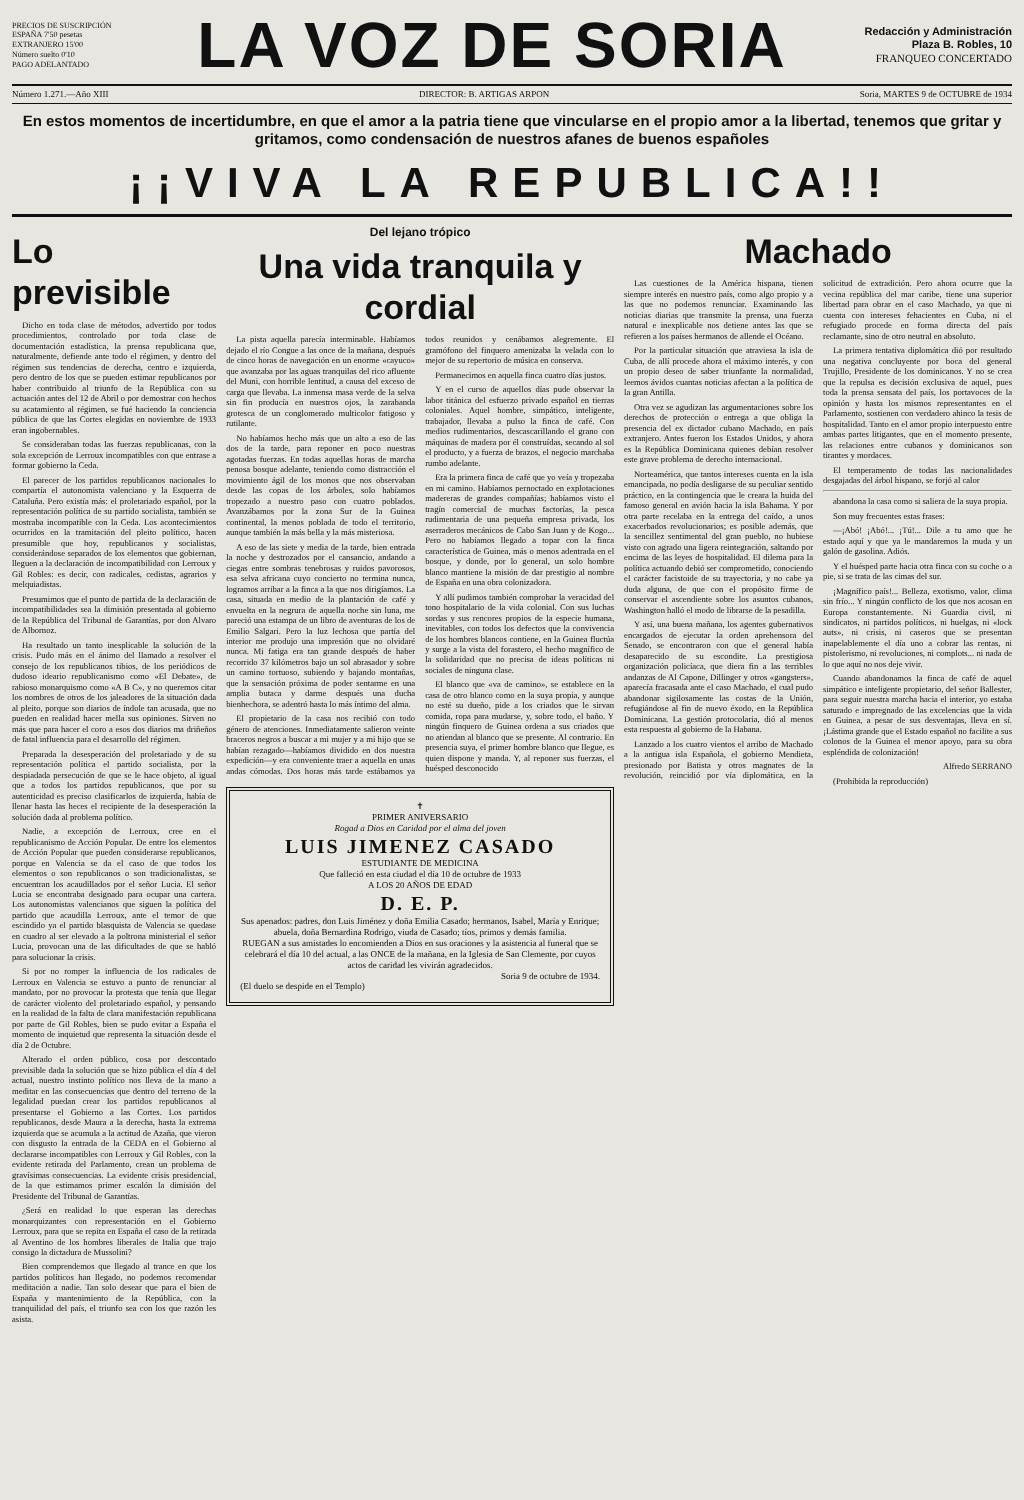PRECIOS DE SUSCRIPCIÓN
ESPAÑA 7'50 pesetas
EXTRANJERO 15'00
Número suelto 0'10
PAGO ADELANTADO
LA VOZ DE SORIA
Redacción y Administración
Plaza B. Robles, 10
FRANQUEO CONCERTADO
Número 1.271.—Año XIII DIRECTOR: B. ARTIGAS ARPON Soria, MARTES 9 de OCTUBRE de 1934
En estos momentos de incertidumbre, en que el amor a la patria tiene que vincularse en el propio amor a la libertad, tenemos que gritar y gritamos, como condensación de nuestros afanes de buenos españoles
¡¡VIVA LA REPUBLICA!!
Lo previsible
Dicho en toda clase de métodos, advertido por todos procedimientos, controlado por toda clase de documentación estadística, la prensa republicana que, naturalmente, defiende ante todo el régimen, y dentro del régimen sus tendencias de derecha, centro e izquierda, pero dentro de los que se pueden estimar republicanos por haber contribuido al triunfo de la República con su actuación antes del 12 de Abril o por demostrar con hechos su acatamiento al régimen, se fué haciendo la conciencia pública de que las Cortes elegidas en noviembre de 1933 eran ingobernables.
Se consideraban todas las fuerzas republicanas, con la sola excepción de Lerroux incompatibles con que entrase a formar gobierno la Ceda.
El parecer de los partidos republicanos nacionales lo compartía el autonomista valenciano y la Esquerra de Cataluña. Pero existía más: el proletariado español, por la representación política de su partido socialista, también se mostraba incompatible con la Ceda. Los acontecimientos ocurridos en la tramitación del pleito político, hacen presumible que hoy, republicanos y socialistas, considerándose separados de los elementos que gobiernan, lleguen a la declaración de incompatibilidad con Lerroux y Gil Robles: es decir, con radicales, cedistas, agrarios y melquiadistas.
Presumimos que el punto de partida de la declaración de incompatibilidades sea la dimisión presentada al gobierno de la República del Tribunal de Garantías, por don Alvaro de Albornoz.
Ha resultado un tanto inesplicable la solución de la crisis. Pudo más en el ánimo del llamado a resolver el consejo de los republicanos tibios, de los periódicos de dudoso ideario republicanismo como «El Debate», de rabioso monarquismo como «A B C», y no queremos citar los nombres de otros de los jaleadores de la situación dada al pleito, porque son diarios de índole tan acusada, que no pueden en realidad hacer mella sus opiniones. Sirven no más que para hacer el coro a esos dos diarios ma driñeños de fatal influencia para el desarrollo del régimen.
Preparada la desesperación del proletariado y de su representación política el partido socialista, por la despiadada persecución de que se le hace objeto, al igual que a todos los partidos republicanos, que por su autenticidad es preciso clasificarlos de izquierda, había de llenar hasta las heces el recipiente de la desesperación la solución dada al problema político.
Nadie, a excepción de Lerroux, cree en el republicanismo de Acción Popular. De entre los elementos de Acción Popular que pueden considerarse republicanos, porque en Valencia se da el caso de que todos los elementos o son republicanos o son tradicionalistas, se encuentran los acaudillados por el señor Lucia. El señor Lucia se encontraba designado para ocupar una cartera. Los autonomistas valencianos que siguen la política del partido que acaudilla Lerroux, ante el temor de que escindido ya el partido blasquista de Valencia se quedase en cuadro al ser elevado a la poltrona ministerial el señor Lucia, provocan una de las dificultades de que se habló para solucionar la crisis.
Si por no romper la influencia de los radicales de Lerroux en Valencia se estuvo a punto de renunciar al mandato, por no provocar la protesta que tenía que llegar de carácter violento del proletariado español, y pensando en la realidad de la falta de clara manifestación republicana por parte de Gil Robles, bien se pudo evitar a España el momento de inquietud que representa la situación desde el día 2 de Octubre.
Alterado el orden público, cosa por descontado previsible dada la solución que se hizo pública el día 4 del actual, nuestro instinto político nos lleva de la mano a meditar en las consecuencias que dentro del terreno de la legalidad puedan crear los partidos republicanos al presentarse el Gobierno a las Cortes. Los partidos republicanos, desde Maura a la derecha, hasta la extrema izquierda que se acumula a la actitud de Azaña, que vieron con disgusto la entrada de la CEDA en el Gobierno al declararse incompatibles con Lerroux y Gil Robles, con la evidente retirada del Parlamento, crean un problema de gravísimas consecuencias. La evidente crisis presidencial, de la que estimamos primer escalón la dimisión del Presidente del Tribunal de Garantías.
¿Será en realidad lo que esperan las derechas monarquizantes con representación en el Gobierno Lerroux, para que se repita en España el caso de la retirada al Aventino de los hombres liberales de Italia que trajo consigo la dictadura de Mussolini?
Bien comprendemos que llegado al trance en que los partidos políticos han llegado, no podemos recomendar meditación a nadie. Tan solo desear que para el bien de España y mantenimiento de la República, con la tranquilidad del país, el triunfo sea con los que razón les asista.
Del lejano trópico
Una vida tranquila y cordial
La pista aquella parecía interminable. Habíamos dejado el río Congue a las once de la mañana, después de cinco horas de navegación en un enorme «cayuco» que avanzaba por las aguas tranquilas del rico afluente del Muni, con horrible lentitud, a causa del exceso de carga que llevaba. La inmensa masa verde de la selva sin fin producía en nuestros ojos, la zarabanda grotesca de un conglomerado multicolor fatigoso y rutilante.
No habíamos hecho más que un alto a eso de las dos de la tarde, para reponer en poco nuestras agotadas fuerzas. En todas aquellas horas de marcha penosa bosque adelante, teniendo como distracción el movimiento ágil de los monos que nos observaban desde las copas de los árboles, solo habíamos tropezado a nuestro paso con cuatro poblados. Avanzábamos por la zona Sur de la Guinea continental, la menos poblada de todo el territorio, aunque también la más bella y la más misteriosa.
A eso de las siete y media de la tarde, bien entrada la noche y destrozados por el cansancio, andando a ciegas entre sombras tenebrosas y ruidos pavorosos, esa selva africana cuyo concierto no termina nunca, logramos arribar a la finca a la que nos dirigíamos. La casa, situada en medio de la plantación de café y envuelta en la negrura de aquella noche sin luna, me pareció una estampa de un libro de aventuras de los de Emilio Salgari. Pero la luz lechosa que partía del interior me produjo una impresión que no olvidaré nunca. Mi fatiga era tan grande después de haber recorrido 37 kilómetros bajo un sol abrasador y sobre un camino tortuoso, subiendo y bajando montañas, que la sensación próxima de poder sentarme en una amplia butaca y darme después una ducha bienhechora, se adentró hasta lo más íntimo del alma.
El propietario de la casa nos recibió con todo género de atenciones. Inmediatamente salieron veinte braceros negros a buscar a mi mujer y a mi hijo que se habían rezagado—habíamos dividido en dos nuestra expedición—y era conveniente traer a aquella en unas andas cómodas. Dos horas más tarde estábamos ya todos reunidos y cenábamos alegremente. El gramófono del finquero amenizaba la velada con lo mejor de su repertorio de música en conserva.
Permanecimos en aquella finca cuatro días justos.
Y en el curso de aquellos días pude observar la labor titánica del esfuerzo privado español en tierras coloniales. Aquel hombre, simpático, inteligente, trabajador, llevaba a pulso la finca de café. Con medios rudimentarios, descascarillando el grano con máquinas de madera por él construídas, secando al sol el producto, y a fuerza de brazos, el negocio marchaba rumbo adelante.
Era la primera finca de café que yo veía y tropezaba en mi camino. Habíamos pernoctado en explotaciones madereras de grandes compañías; habíamos visto el tragín comercial de muchas factorías, la pesca rudimentaria de una pequeña empresa privada, los aserraderos mecánicos de Cabo San Juan y de Kogo... Pero no habíamos llegado a topar con la finca característica de Guinea, más o menos adentrada en el bosque, y donde, por lo general, un solo hombre blanco mantiene la misión de dar prestigio al nombre de España en una obra colonizadora.
Y allí pudimos también comprobar la veracidad del tono hospitalario de la vida colonial. Con sus luchas sordas y sus rencores propios de la especie humana, inevitables, con todos los defectos que la convivencia de los hombres blancos contiene, en la Guinea fluctúa y surge a la vista del forastero, el hecho magnífico de la solidaridad que no precisa de ideas políticas ni sociales de ninguna clase.
El blanco que «va de camino», se establece en la casa de otro blanco como en la suya propia, y aunque no esté su dueño, pide a los criados que le sirvan comida, ropa para mudarse, y, sobre todo, el baño. Y ningún finquero de Guinea ordena a sus criados que no atiendan al blanco que se presente. Al contrario. En presencia suya, el primer hombre blanco que llegue, es quien dispone y manda. Y, al reponer sus fuerzas, el huésped desconocido
✝
PRIMER ANIVERSARIO
Rogad a Dios en Caridad por el alma del joven
LUIS JIMENEZ CASADO
ESTUDIANTE DE MEDICINA
Que falleció en esta ciudad el día 10 de octubre de 1933
A LOS 20 AÑOS DE EDAD
D. E. P.
Sus apenados: padres, don Luis Jiménez y doña Emilia Casado; hermanos, Isabel, María y Enrique; abuela, doña Bernardina Rodrigo, viuda de Casado; tíos, primos y demás familia.
RUEGAN a sus amistades lo encomienden a Dios en sus oraciones y la asistencia al funeral que se celebrará el día 10 del actual, a las ONCE de la mañana, en la Iglesia de San Clemente, por cuyos actos de caridad les vivirán agradecidos.
Soria 9 de octubre de 1934.
(El duelo se despide en el Templo)
Machado
Las cuestiones de la América hispana, tienen siempre interés en nuestro país, como algo propio y a las que no podemos renunciar. Examinando las noticias diarias que transmite la prensa, una fuerza natural e inexplicable nos detiene antes las que se refieren a los países hermanos de allende el Océano.
Por la particular situación que atraviesa la isla de Cuba, de allí procede ahora el máximo interés, y con un propio deseo de saber triunfante la normalidad, leemos ávidos cuantas noticias afectan a la política de la gran Antilla.
Otra vez se agudizan las argumentaciones sobre los derechos de protección o entrega a que obliga la presencia del ex dictador cubano Machado, en país extranjero. Antes fueron los Estados Unidos, y ahora es la República Dominicana quienes debían resolver este grave problema de derecho internacional.
Norteamérica, que tantos intereses cuenta en la isla emancipada, no podía desligarse de su peculiar sentido práctico, en la contingencia que le creara la huida del famoso general en avión hacia la isla Bahama. Y por otra parte recelaba en la entrega del caído, a unos exacerbados revolucionarios; es posible además, que la sencillez sentimental del gran pueblo, no hubiese visto con agrado una ligera reintegración, saltando por encima de las leyes de hospitalidad. El dilema para la política actuando debió ser comprometido, conociendo el carácter facistoide de su trayectoria, y no cabe ya duda alguna, de que con el propósito firme de conservar el ascendiente sobre los asuntos cubanos, Washington halló el modo de librarse de la pesadilla.
Y así, una buena mañana, los agentes gubernativos encargados de ejecutar la orden aprehensora del Senado, se encontraron con que el general había desaparecido de su escondite. La prestigiosa organización policíaca, que diera fin a las terribles andanzas de Al Capone, Dillinger y otros «gangsters», aparecía fracasada ante el caso Machado, el cual pudo abandonar sigilosamente las costas de la Unión, refugiándose al fin de nuevo éxodo, en la República Dominicana. La gestión protocolaria, dió al menos esta respuesta al gobierno de la Habana.
Lanzado a los cuatro vientos el arribo de Machado a la antigua isla Española, el gobierno Mendieta, presionado por Batista y otros magnates de la revolución, reincidió por vía diplomática, en la solicitud de extradición. Pero ahora ocurre que la vecina república del mar caribe, tiene una superior libertad para obrar en el caso Machado, ya que ni cuenta con intereses fehacientes en Cuba, ni el refugiado procede en forma directa del país reclamante, sino de otro neutral en absoluto.
La primera tentativa diplomática dió por resultado una negativa concluyente por boca del general Trujillo, Presidente de los dominicanos. Y no se crea que la repulsa es decisión exclusiva de aquel, pues toda la prensa sensata del país, los portavoces de la opinión y hasta los mismos representantes en el Parlamento, sostienen con verdadero ahinco la tesis de hospitalidad. Tanto en el amor propio interpuesto entre ambas partes litigantes, que en el momento presente, las relaciones entre cubanos y dominicanos son tirantes y mordaces.
El temperamento de todas las nacionalidades desgajadas del árbol hispano, se forjó al calor
abandona la casa como si saliera de la suya propia.
Son muy frecuentes estas frases:
—¡Abó! ¡Abó!... ¡Tú!... Dile a tu amo que he estado aquí y que ya le mandaremos la muda y un galón de gasolina. Adiós.
Y el huésped parte hacia otra finca con su coche o a pie, si se trata de las cimas del sur.
¡Magnífico país!... Belleza, exotismo, valor, clima sin frío... Y ningún conflicto de los que nos acosan en Europa constantemente. Ni Guardia civil, ni sindicatos, ni partidos políticos, ni huelgas, ni «lock auts», ni crisis, ni caseros que se presentan inapelablemente el día uno a cobrar las rentas, ni pistolerismo, ni revoluciones, ni complots... ni nada de lo que aquí no nos deje vivir.
Cuando abandonamos la finca de café de aquel simpático e inteligente propietario, del señor Ballester, para seguir nuestra marcha hacia el interior, yo estaba saturado e impregnado de las excelencias que la vida en Guinea, a pesar de sus desventajas, lleva en sí. ¡Lástima grande que el Estado español no facilite a sus colonos de la Guinea el menor apoyo, para su obra espléndida de colonización!
Alfredo SERRANO
(Prohibida la reproducción)